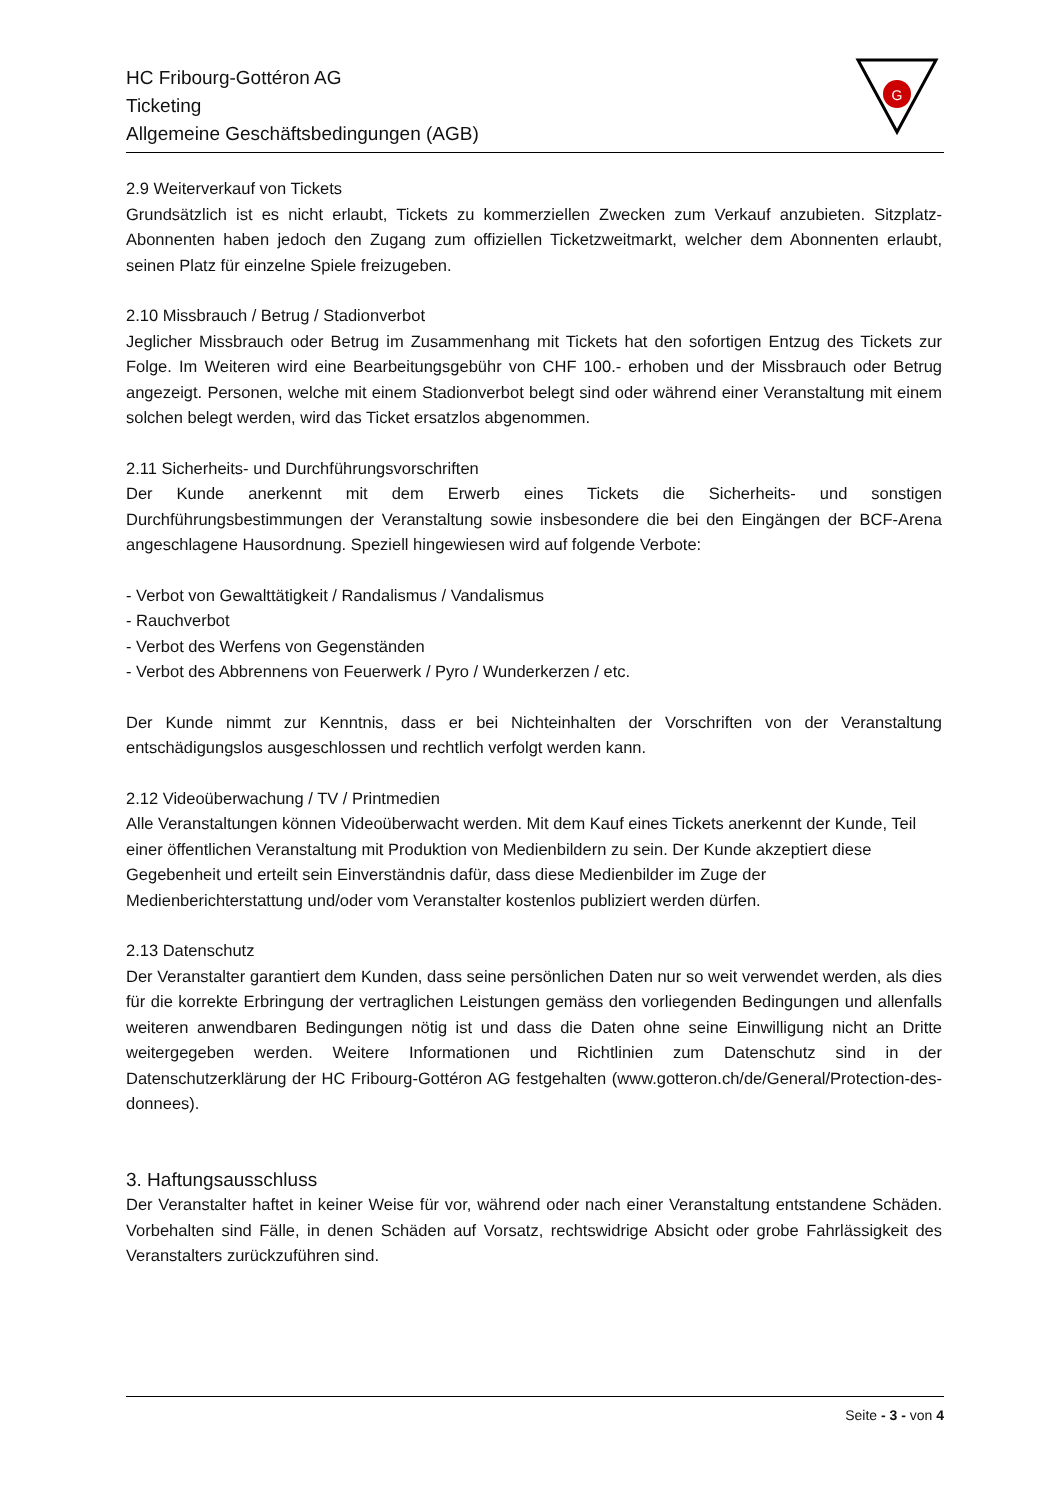HC Fribourg-Gottéron AG
Ticketing
Allgemeine Geschäftsbedingungen (AGB)
G
2.9 Weiterverkauf von Tickets
Grundsätzlich ist es nicht erlaubt, Tickets zu kommerziellen Zwecken zum Verkauf anzubieten. Sitzplatz-Abonnenten haben jedoch den Zugang zum offiziellen Ticketzweitmarkt, welcher dem Abonnenten erlaubt, seinen Platz für einzelne Spiele freizugeben.
2.10 Missbrauch / Betrug / Stadionverbot
Jeglicher Missbrauch oder Betrug im Zusammenhang mit Tickets hat den sofortigen Entzug des Tickets zur Folge. Im Weiteren wird eine Bearbeitungsgebühr von CHF 100.- erhoben und der Missbrauch oder Betrug angezeigt. Personen, welche mit einem Stadionverbot belegt sind oder während einer Veranstaltung mit einem solchen belegt werden, wird das Ticket ersatzlos abgenommen.
2.11 Sicherheits- und Durchführungsvorschriften
Der Kunde anerkennt mit dem Erwerb eines Tickets die Sicherheits- und sonstigen Durchführungsbestimmungen der Veranstaltung sowie insbesondere die bei den Eingängen der BCF-Arena angeschlagene Hausordnung. Speziell hingewiesen wird auf folgende Verbote:
- Verbot von Gewalttätigkeit / Randalismus / Vandalismus
- Rauchverbot
- Verbot des Werfens von Gegenständen
- Verbot des Abbrennens von Feuerwerk / Pyro / Wunderkerzen / etc.
Der Kunde nimmt zur Kenntnis, dass er bei Nichteinhalten der Vorschriften von der Veranstaltung entschädigungslos ausgeschlossen und rechtlich verfolgt werden kann.
2.12 Videoüberwachung / TV / Printmedien
Alle Veranstaltungen können Videoüberwacht werden. Mit dem Kauf eines Tickets anerkennt der Kunde, Teil einer öffentlichen Veranstaltung mit Produktion von Medienbildern zu sein. Der Kunde akzeptiert diese Gegebenheit und erteilt sein Einverständnis dafür, dass diese Medienbilder im Zuge der Medienberichterstattung und/oder vom Veranstalter kostenlos publiziert werden dürfen.
2.13 Datenschutz
Der Veranstalter garantiert dem Kunden, dass seine persönlichen Daten nur so weit verwendet werden, als dies für die korrekte Erbringung der vertraglichen Leistungen gemäss den vorliegenden Bedingungen und allenfalls weiteren anwendbaren Bedingungen nötig ist und dass die Daten ohne seine Einwilligung nicht an Dritte weitergegeben werden. Weitere Informationen und Richtlinien zum Datenschutz sind in der Datenschutzerklärung der HC Fribourg-Gottéron AG festgehalten (www.gotteron.ch/de/General/Protection-des-donnees).
3. Haftungsausschluss
Der Veranstalter haftet in keiner Weise für vor, während oder nach einer Veranstaltung entstandene Schäden. Vorbehalten sind Fälle, in denen Schäden auf Vorsatz, rechtswidrige Absicht oder grobe Fahrlässigkeit des Veranstalters zurückzuführen sind.
Seite - 3 - von 4